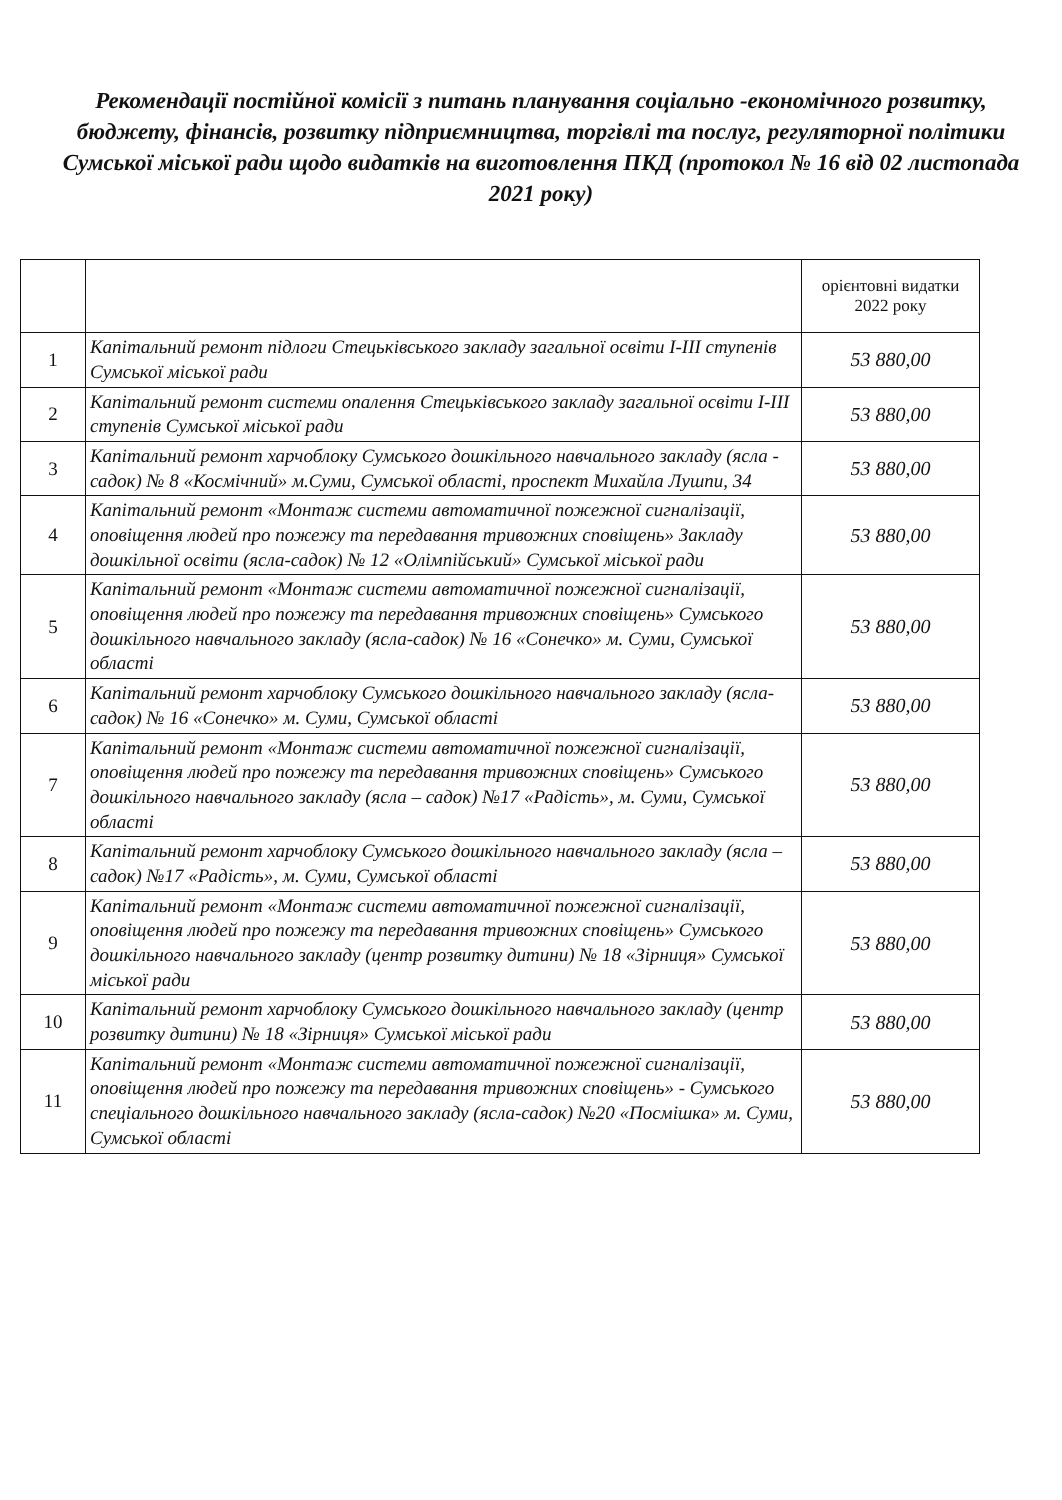Рекомендації постійної комісії з питань планування соціально -економічного розвитку, бюджету, фінансів, розвитку підприємництва, торгівлі та послуг, регуляторної політики Сумської міської ради щодо видатків на виготовлення ПКД (протокол № 16 від 02 листопада 2021 року)
| | | орієнтовні видатки 2022 року |
| --- | --- | --- |
| 1 | Капітальний ремонт підлоги Стецьківського закладу загальної освіти I-III ступенів Сумської міської ради | 53 880,00 |
| 2 | Капітальний ремонт системи опалення Стецьківського закладу загальної освіти I-III ступенів Сумської міської ради | 53 880,00 |
| 3 | Капітальний ремонт харчоблоку Сумського дошкільного навчального закладу (ясла - садок) № 8 «Космічний» м.Суми, Сумської області, проспект Михайла Лушпи, 34 | 53 880,00 |
| 4 | Капітальний ремонт «Монтаж системи автоматичної пожежної сигналізації, оповіщення людей про пожежу та передавання тривожних сповіщень» Закладу дошкільної освіти (ясла-садок) № 12 «Олімпійський» Сумської міської ради | 53 880,00 |
| 5 | Капітальний ремонт «Монтаж системи автоматичної пожежної сигналізації, оповіщення людей про пожежу та передавання тривожних сповіщень» Сумського дошкільного навчального закладу (ясла-садок) № 16 «Сонечко» м. Суми, Сумської області | 53 880,00 |
| 6 | Капітальний ремонт харчоблоку Сумського дошкільного навчального закладу (ясла-садок) № 16 «Сонечко» м. Суми, Сумської області | 53 880,00 |
| 7 | Капітальний ремонт «Монтаж системи автоматичної пожежної сигналізації, оповіщення людей про пожежу та передавання тривожних сповіщень» Сумського дошкільного навчального закладу (ясла – садок) №17 «Радість», м. Суми, Сумської області | 53 880,00 |
| 8 | Капітальний ремонт харчоблоку Сумського дошкільного навчального закладу (ясла – садок) №17 «Радість», м. Суми, Сумської області | 53 880,00 |
| 9 | Капітальний ремонт «Монтаж системи автоматичної пожежної сигналізації, оповіщення людей про пожежу та передавання тривожних сповіщень» Сумського дошкільного навчального закладу (центр розвитку дитини) № 18 «Зірниця» Сумської міської ради | 53 880,00 |
| 10 | Капітальний ремонт харчоблоку Сумського дошкільного навчального закладу (центр розвитку дитини) № 18 «Зірниця» Сумської міської ради | 53 880,00 |
| 11 | Капітальний ремонт «Монтаж системи автоматичної пожежної сигналізації, оповіщення людей про пожежу та передавання тривожних сповіщень» - Сумського спеціального дошкільного навчального закладу (ясла-садок) №20 «Посмішка» м. Суми, Сумської області | 53 880,00 |